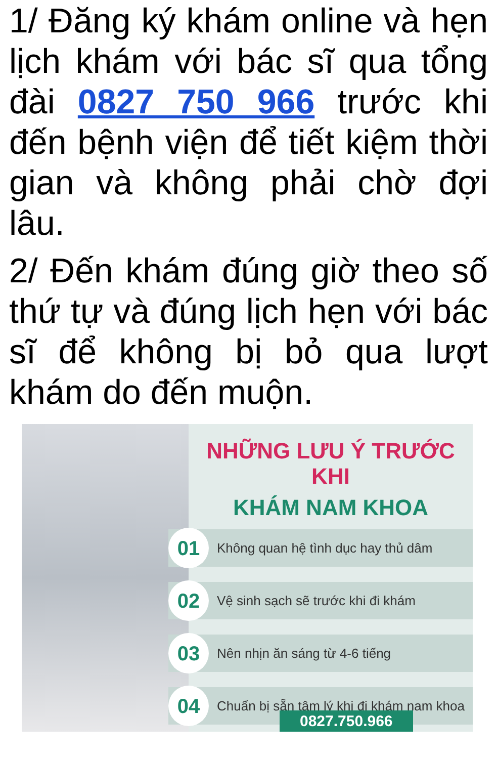1/ Đăng ký khám online và hẹn lịch khám với bác sĩ qua tổng đài 0827 750 966 trước khi đến bệnh viện để tiết kiệm thời gian và không phải chờ đợi lâu.
2/ Đến khám đúng giờ theo số thứ tự và đúng lịch hẹn với bác sĩ để không bị bỏ qua lượt khám do đến muộn.
NHỮNG LƯU Ý TRƯỚC KHI
KHÁM NAM KHOA
01
Không quan hệ tình dục hay thủ dâm
02
Vệ sinh sạch sẽ trước khi đi khám
03
Nên nhịn ăn sáng từ 4-6 tiếng
04
Chuẩn bị sẵn tâm lý khi đi khám nam khoa
0827.750.966